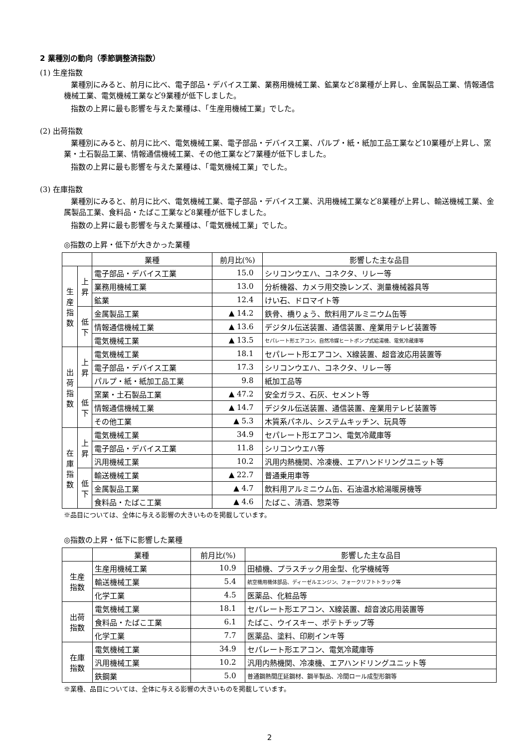2 業種別の動向（季節調整済指数）
(1) 生産指数
業種別にみると、前月に比べ、電子部品・デバイス工業、業務用機械工業、鉱業など8業種が上昇し、金属製品工業、情報通信機械工業、電気機械工業など9業種が低下しました。
指数の上昇に最も影響を与えた業種は、「生産用機械工業」でした。
(2) 出荷指数
業種別にみると、前月に比べ、電気機械工業、電子部品・デバイス工業、パルプ・紙・紙加工品工業など10業種が上昇し、窯業・土石製品工業、情報通信機械工業、その他工業など7業種が低下しました。
指数の上昇に最も影響を与えた業種は、「電気機械工業」でした。
(3) 在庫指数
業種別にみると、前月に比べ、電気機械工業、電子部品・デバイス工業、汎用機械工業など8業種が上昇し、輸送機械工業、金属製品工業、食料品・たばこ工業など8業種が低下しました。
指数の上昇に最も影響を与えた業種は、「電気機械工業」でした。
◎指数の上昇・低下が大きかった業種
| | | 業種 | 前月比(%) | 影響した主な品目 |
| --- | --- | --- | --- | --- |
| 生 産 指 数 | 上 昇 | 電子部品・デバイス工業 | 15.0 | シリコンウエハ、コネクタ、リレー等 |
| | | 業務用機械工業 | 13.0 | 分析機器、カメラ用交換レンズ、測量機械器具等 |
| | | 鉱業 | 12.4 | けい石、ドロマイト等 |
| | 低 下 | 金属製品工業 | ▲ 14.2 | 鉄骨、橋りょう、飲料用アルミニウム缶等 |
| | | 情報通信機械工業 | ▲ 13.6 | デジタル伝送装置、通信装置、産業用テレビ装置等 |
| | | 電気機械工業 | ▲ 13.5 | セパレート形エアコン、自然冷媒ヒートポンプ式給湯機、電気冷蔵庫等 |
| 出 荷 指 数 | 上 昇 | 電気機械工業 | 18.1 | セパレート形エアコン、X線装置、超音波応用装置等 |
| | | 電子部品・デバイス工業 | 17.3 | シリコンウエハ、コネクタ、リレー等 |
| | | パルプ・紙・紙加工品工業 | 9.8 | 紙加工品等 |
| | 低 下 | 窯業・土石製品工業 | ▲ 47.2 | 安全ガラス、石灰、セメント等 |
| | | 情報通信機械工業 | ▲ 14.7 | デジタル伝送装置、通信装置、産業用テレビ装置等 |
| | | その他工業 | ▲ 5.3 | 木質系パネル、システムキッチン、玩具等 |
| 在 庫 指 数 | 上 昇 | 電気機械工業 | 34.9 | セパレート形エアコン、電気冷蔵庫等 |
| | | 電子部品・デバイス工業 | 11.8 | シリコンウエハ等 |
| | | 汎用機械工業 | 10.2 | 汎用内熱機関、冷凍機、エアハンドリングユニット等 |
| | 低 下 | 輸送機械工業 | ▲ 22.7 | 普通乗用車等 |
| | | 金属製品工業 | ▲ 4.7 | 飲料用アルミニウム缶、石油温水給湯暖房機等 |
| | | 食料品・たばこ工業 | ▲ 4.6 | たばこ、清酒、惣菜等 |
※品目については、全体に与える影響の大きいものを掲載しています。
◎指数の上昇・低下に影響した業種
| | 業種 | 前月比(%) | 影響した主な品目 |
| --- | --- | --- | --- |
| 生産 指数 | 生産用機械工業 | 10.9 | 田植機、プラスチック用金型、化学機械等 |
| | 輸送機械工業 | 5.4 | 航空機用機体部品、ディーゼルエンジン、フォークリフトトラック等 |
| | 化学工業 | 4.5 | 医薬品、化粧品等 |
| 出荷 指数 | 電気機械工業 | 18.1 | セパレート形エアコン、X線装置、超音波応用装置等 |
| | 食料品・たばこ工業 | 6.1 | たばこ、ウイスキー、ポテトチップ等 |
| | 化学工業 | 7.7 | 医薬品、塗料、印刷インキ等 |
| 在庫 指数 | 電気機械工業 | 34.9 | セパレート形エアコン、電気冷蔵庫等 |
| | 汎用機械工業 | 10.2 | 汎用内熱機関、冷凍機、エアハンドリングユニット等 |
| | 鉄鋼業 | 5.0 | 普通鋼熱間圧延鋼材、鋼半製品、冷間ロール成型形鋼等 |
※業種、品目については、全体に与える影響の大きいものを掲載しています。
2